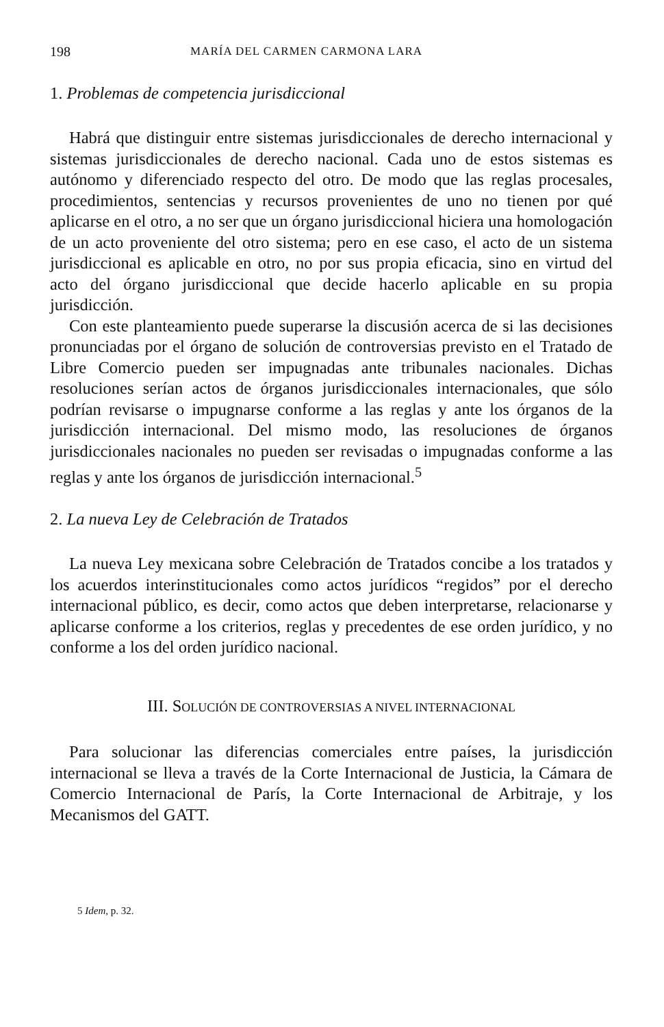198 MARÍA DEL CARMEN CARMONA LARA
1. Problemas de competencia jurisdiccional
Habrá que distinguir entre sistemas jurisdiccionales de derecho internacional y sistemas jurisdiccionales de derecho nacional. Cada uno de estos sistemas es autónomo y diferenciado respecto del otro. De modo que las reglas procesales, procedimientos, sentencias y recursos provenientes de uno no tienen por qué aplicarse en el otro, a no ser que un órgano jurisdiccional hiciera una homologación de un acto proveniente del otro sistema; pero en ese caso, el acto de un sistema jurisdiccional es aplicable en otro, no por sus propia eficacia, sino en virtud del acto del órgano jurisdiccional que decide hacerlo aplicable en su propia jurisdicción.
Con este planteamiento puede superarse la discusión acerca de si las decisiones pronunciadas por el órgano de solución de controversias previsto en el Tratado de Libre Comercio pueden ser impugnadas ante tribunales nacionales. Dichas resoluciones serían actos de órganos jurisdiccionales internacionales, que sólo podrían revisarse o impugnarse conforme a las reglas y ante los órganos de la jurisdicción internacional. Del mismo modo, las resoluciones de órganos jurisdiccionales nacionales no pueden ser revisadas o impugnadas conforme a las reglas y ante los órganos de jurisdicción internacional.<sup>5</sup>
2. La nueva Ley de Celebración de Tratados
La nueva Ley mexicana sobre Celebración de Tratados concibe a los tratados y los acuerdos interinstitucionales como actos jurídicos “regidos” por el derecho internacional público, es decir, como actos que deben interpretarse, relacionarse y aplicarse conforme a los criterios, reglas y precedentes de ese orden jurídico, y no conforme a los del orden jurídico nacional.
III. SOLUCIÓN DE CONTROVERSIAS A NIVEL INTERNACIONAL
Para solucionar las diferencias comerciales entre países, la jurisdicción internacional se lleva a través de la Corte Internacional de Justicia, la Cámara de Comercio Internacional de París, la Corte Internacional de Arbitraje, y los Mecanismos del GATT.
5 Idem, p. 32.